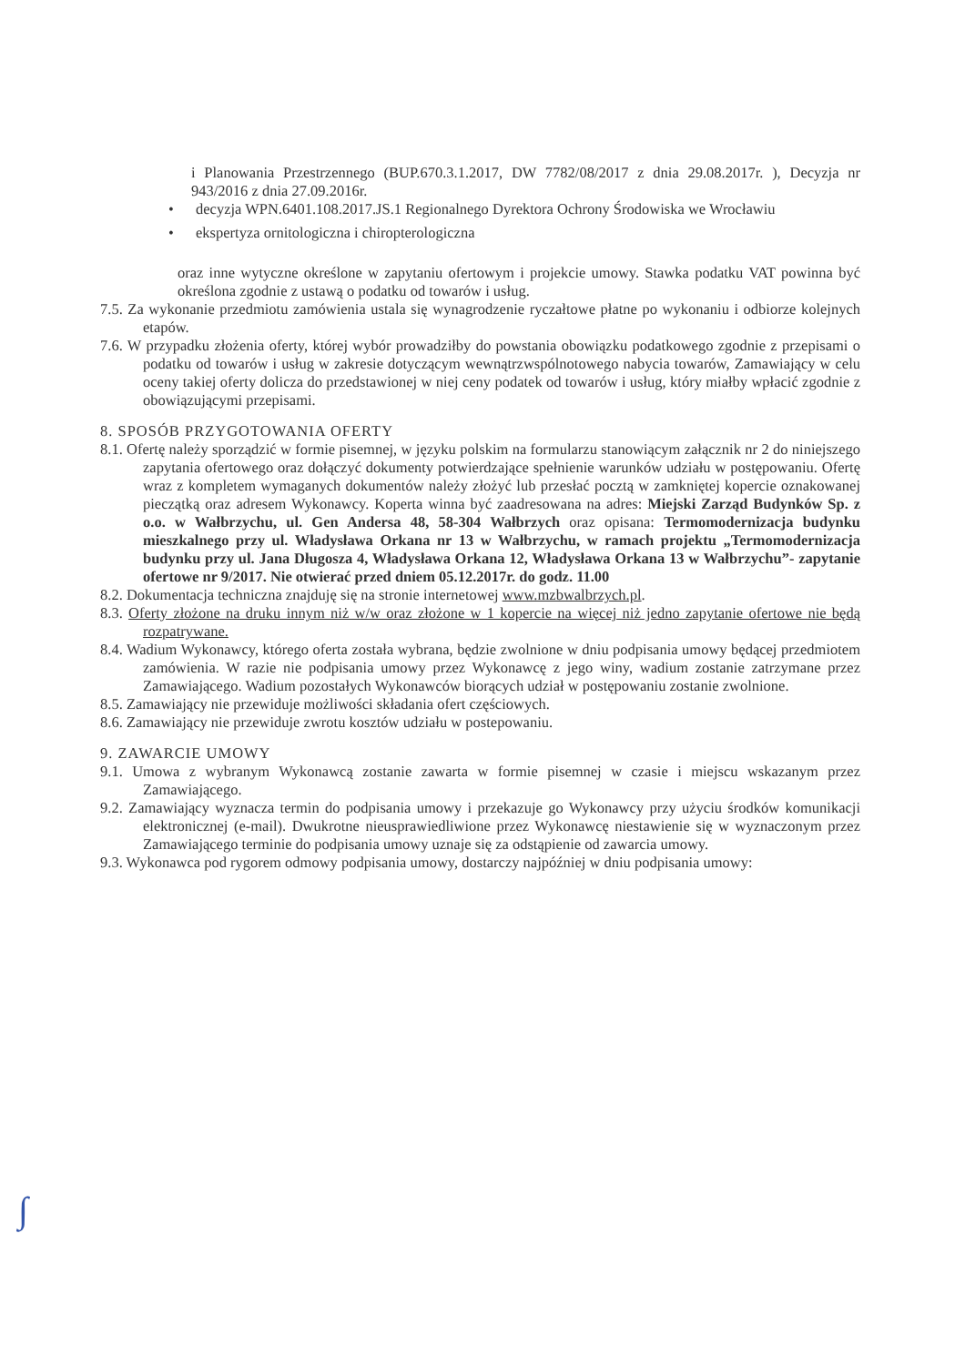i Planowania Przestrzennego (BUP.670.3.1.2017, DW 7782/08/2017 z dnia 29.08.2017r. ), Decyzja nr 943/2016 z dnia 27.09.2016r.
• decyzja WPN.6401.108.2017.JS.1 Regionalnego Dyrektora Ochrony Środowiska we Wrocławiu
• ekspertyza ornitologiczna i chiropterologiczna
oraz inne wytyczne określone w zapytaniu ofertowym i projekcie umowy. Stawka podatku VAT powinna być określona zgodnie z ustawą o podatku od towarów i usług.
7.5. Za wykonanie przedmiotu zamówienia ustala się wynagrodzenie ryczałtowe płatne po wykonaniu i odbiorze kolejnych etapów.
7.6. W przypadku złożenia oferty, której wybór prowadziłby do powstania obowiązku podatkowego zgodnie z przepisami o podatku od towarów i usług w zakresie dotyczącym wewnątrzwspólnotowego nabycia towarów, Zamawiający w celu oceny takiej oferty dolicza do przedstawionej w niej ceny podatek od towarów i usług, który miałby wpłacić zgodnie z obowiązującymi przepisami.
8. SPOSÓB PRZYGOTOWANIA OFERTY
8.1. Ofertę należy sporządzić w formie pisemnej, w języku polskim na formularzu stanowiącym załącznik nr 2 do niniejszego zapytania ofertowego oraz dołączyć dokumenty potwierdzające spełnienie warunków udziału w postępowaniu. Ofertę wraz z kompletem wymaganych dokumentów należy złożyć lub przesłać pocztą w zamkniętej kopercie oznakowanej pieczątką oraz adresem Wykonawcy. Koperta winna być zaadresowana na adres: Miejski Zarząd Budynków Sp. z o.o. w Wałbrzychu, ul. Gen Andersa 48, 58-304 Wałbrzych oraz opisana: Termomodernizacja budynku mieszkalnego przy ul. Władysława Orkana nr 13 w Wałbrzychu, w ramach projektu „Termomodernizacja budynku przy ul. Jana Długosza 4, Władysława Orkana 12, Władysława Orkana 13 w Wałbrzychu”- zapytanie ofertowe nr 9/2017. Nie otwierać przed dniem 05.12.2017r. do godz. 11.00
8.2. Dokumentacja techniczna znajduję się na stronie internetowej www.mzbwalbrzych.pl.
8.3. Oferty złożone na druku innym niż w/w oraz złożone w 1 kopercie na więcej niż jedno zapytanie ofertowe nie będą rozpatrywane.
8.4. Wadium Wykonawcy, którego oferta została wybrana, będzie zwolnione w dniu podpisania umowy będącej przedmiotem zamówienia. W razie nie podpisania umowy przez Wykonawcę z jego winy, wadium zostanie zatrzymane przez Zamawiającego. Wadium pozostałych Wykonawców biorących udział w postępowaniu zostanie zwolnione.
8.5. Zamawiający nie przewiduje możliwości składania ofert częściowych.
8.6. Zamawiający nie przewiduje zwrotu kosztów udziału w postepowaniu.
9. ZAWARCIE UMOWY
9.1. Umowa z wybranym Wykonawcą zostanie zawarta w formie pisemnej w czasie i miejscu wskazanym przez Zamawiającego.
9.2. Zamawiający wyznacza termin do podpisania umowy i przekazuje go Wykonawcy przy użyciu środków komunikacji elektronicznej (e-mail). Dwukrotne nieusprawiedliwione przez Wykonawcę niestawienie się w wyznaczonym przez Zamawiającego terminie do podpisania umowy uznaje się za odstąpienie od zawarcia umowy.
9.3. Wykonawca pod rygorem odmowy podpisania umowy, dostarczy najpóźniej w dniu podpisania umowy:
∫